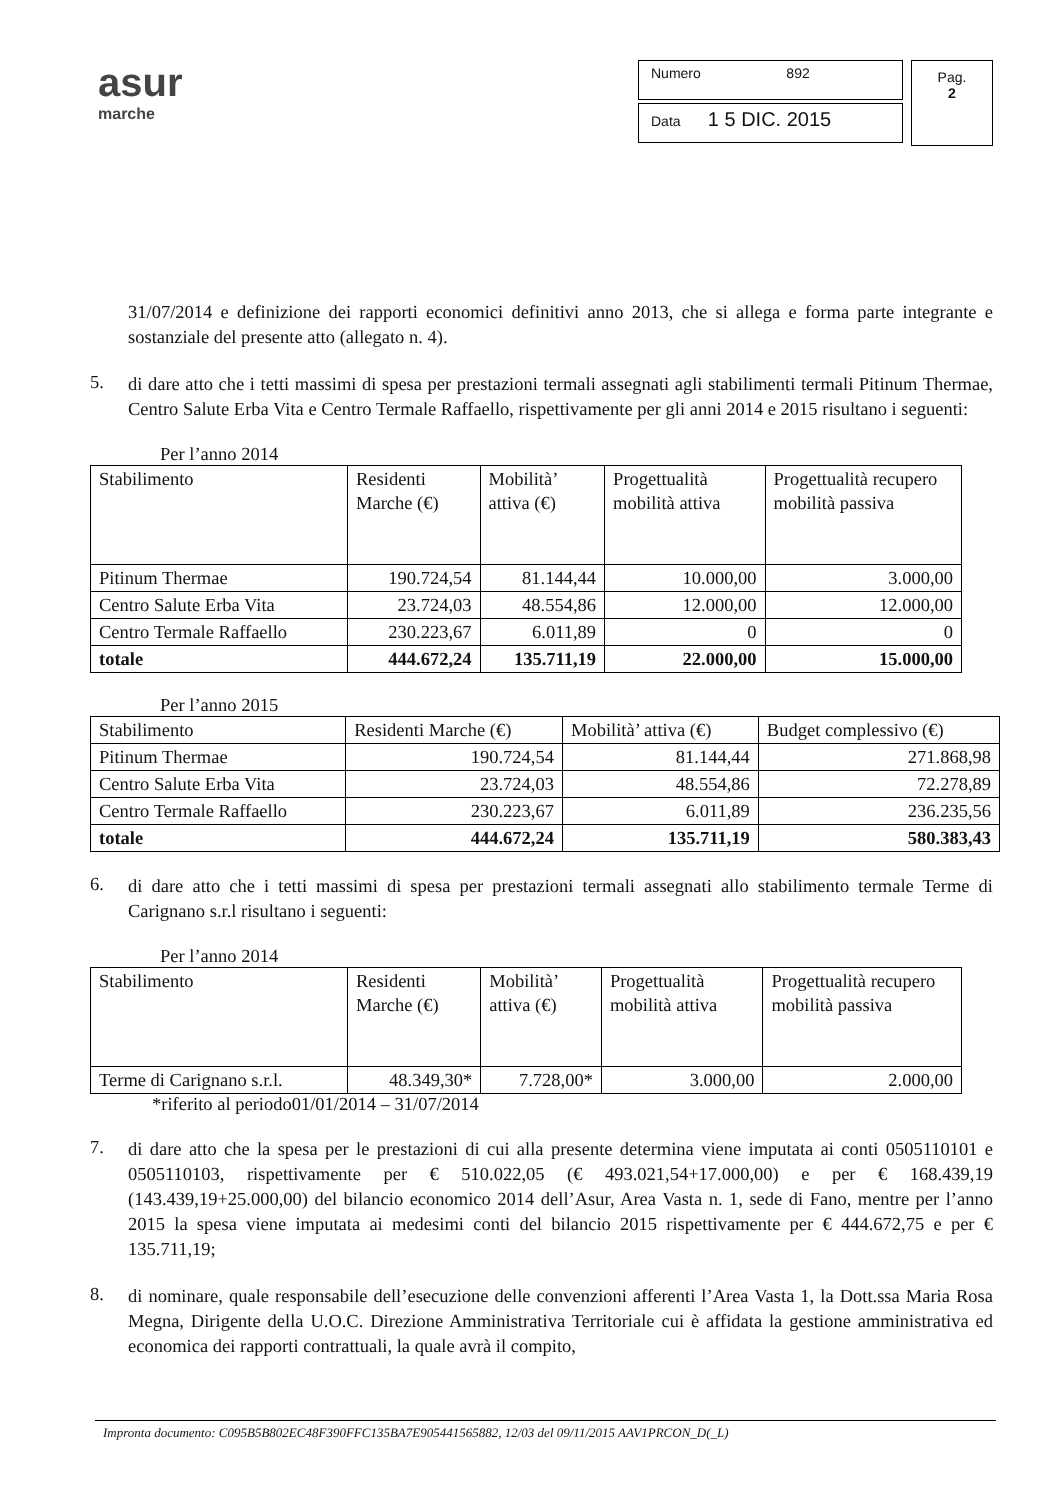asur
marche
Numero 892
Data 1 5 DIC. 2015
Pag.
2
31/07/2014 e definizione dei rapporti economici definitivi anno 2013, che si allega e forma parte integrante e sostanziale del presente atto (allegato n. 4).
5.
di dare atto che i tetti massimi di spesa per prestazioni termali assegnati agli stabilimenti termali Pitinum Thermae, Centro Salute Erba Vita e Centro Termale Raffaello, rispettivamente per gli anni 2014 e 2015 risultano i seguenti:
Per l’anno 2014
| Stabilimento | Residenti Marche (€) | Mobilità’ attiva (€) | Progettualità mobilità attiva | Progettualità recupero mobilità passiva |
| Pitinum Thermae | 190.724,54 | 81.144,44 | 10.000,00 | 3.000,00 |
| Centro Salute Erba Vita | 23.724,03 | 48.554,86 | 12.000,00 | 12.000,00 |
| Centro Termale Raffaello | 230.223,67 | 6.011,89 | 0 | 0 |
| totale | 444.672,24 | 135.711,19 | 22.000,00 | 15.000,00 |
Per l’anno 2015
| Stabilimento | Residenti Marche (€) | Mobilità’ attiva (€) | Budget complessivo (€) |
| Pitinum Thermae | 190.724,54 | 81.144,44 | 271.868,98 |
| Centro Salute Erba Vita | 23.724,03 | 48.554,86 | 72.278,89 |
| Centro Termale Raffaello | 230.223,67 | 6.011,89 | 236.235,56 |
| totale | 444.672,24 | 135.711,19 | 580.383,43 |
6.
di dare atto che i tetti massimi di spesa per prestazioni termali assegnati allo stabilimento termale Terme di Carignano s.r.l risultano i seguenti:
Per l’anno 2014
| Stabilimento | Residenti Marche (€) | Mobilità’ attiva (€) | Progettualità mobilità attiva | Progettualità recupero mobilità passiva |
| Terme di Carignano s.r.l. | 48.349,30* | 7.728,00* | 3.000,00 | 2.000,00 |
*riferito al periodo01/01/2014 – 31/07/2014
7.
di dare atto che la spesa per le prestazioni di cui alla presente determina viene imputata ai conti 0505110101 e 0505110103, rispettivamente per € 510.022,05 (€ 493.021,54+17.000,00) e per € 168.439,19 (143.439,19+25.000,00) del bilancio economico 2014 dell’Asur, Area Vasta n. 1, sede di Fano, mentre per l’anno 2015 la spesa viene imputata ai medesimi conti del bilancio 2015 rispettivamente per € 444.672,75 e per € 135.711,19;
8.
di nominare, quale responsabile dell’esecuzione delle convenzioni afferenti l’Area Vasta 1, la Dott.ssa Maria Rosa Megna, Dirigente della U.O.C. Direzione Amministrativa Territoriale cui è affidata la gestione amministrativa ed economica dei rapporti contrattuali, la quale avrà il compito,
Impronta documento: C095B5B802EC48F390FFC135BA7E905441565882, 12/03 del 09/11/2015 AAV1PRCON_D(_L)